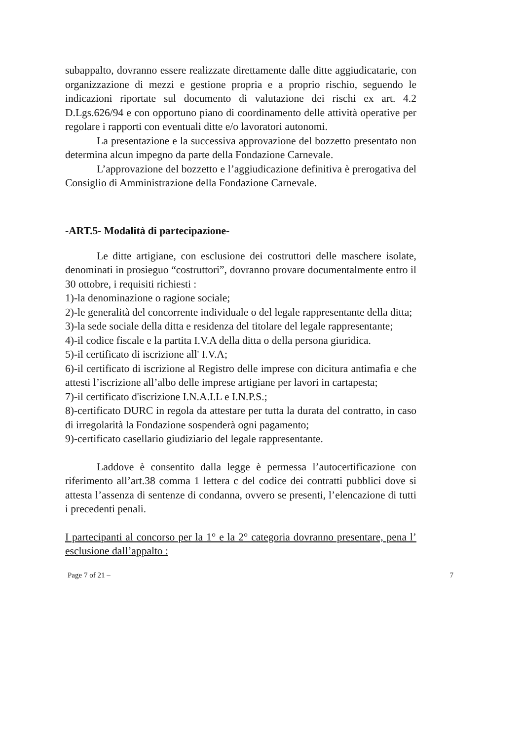subappalto, dovranno essere realizzate direttamente dalle ditte aggiudicatarie, con organizzazione di mezzi e gestione propria e a proprio rischio, seguendo le indicazioni riportate sul documento di valutazione dei rischi ex art. 4.2 D.Lgs.626/94 e con opportuno piano di coordinamento delle attività operative per regolare i rapporti con eventuali ditte e/o lavoratori autonomi.
La presentazione e la successiva approvazione del bozzetto presentato non determina alcun impegno da parte della Fondazione Carnevale.
L’approvazione del bozzetto e l’aggiudicazione definitiva è prerogativa del Consiglio di Amministrazione della Fondazione Carnevale.
-ART.5- Modalità di partecipazione-
Le ditte artigiane, con esclusione dei costruttori delle maschere isolate, denominati in prosieguo “costruttori”, dovranno provare documentalmente entro il 30 ottobre, i requisiti richiesti :
1)-la denominazione o ragione sociale;
2)-le generalità del concorrente individuale o del legale rappresentante della ditta;
3)-la sede sociale della ditta e residenza del titolare del legale rappresentante;
4)-il codice fiscale e la partita I.V.A della ditta o della persona giuridica.
5)-il certificato di iscrizione all' I.V.A;
6)-il certificato di iscrizione al Registro delle imprese con dicitura antimafia e che attesti l’iscrizione all’albo delle imprese artigiane per lavori in cartapesta;
7)-il certificato d'iscrizione I.N.A.I.L e I.N.P.S.;
8)-certificato DURC in regola da attestare per tutta la durata del contratto, in caso di irregolarità la Fondazione sospenderà ogni pagamento;
9)-certificato casellario giudiziario del legale rappresentante.
Laddove è consentito dalla legge è permessa l’autocertificazione con riferimento all’art.38 comma 1 lettera c del codice dei contratti pubblici dove si attesta l’assenza di sentenze di condanna, ovvero se presenti, l’elencazione di tutti i precedenti penali.
I partecipanti al concorso per la 1° e la 2° categoria dovranno presentare, pena l’ esclusione dall’appalto :
Page 7 of 21 – 7